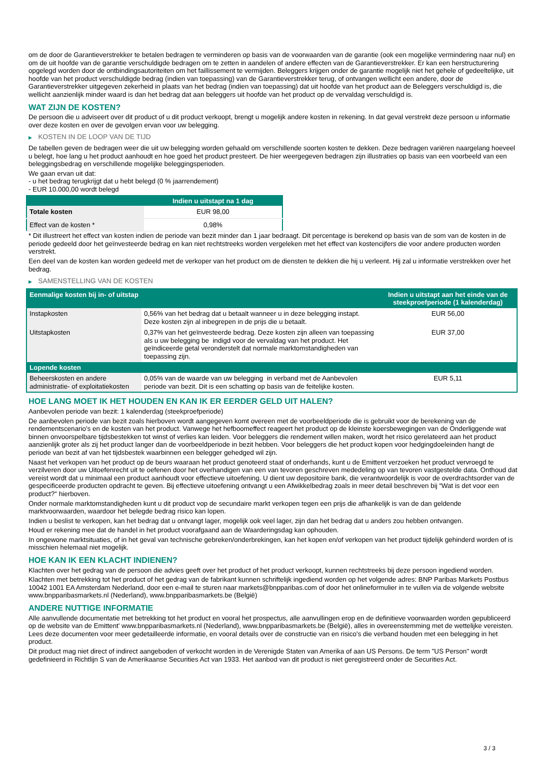om de door de Garantieverstrekker te betalen bedragen te verminderen op basis van de voorwaarden van de garantie (ook een mogelijke vermindering naar nul) en om de uit hoofde van de garantie verschuldigde bedragen om te zetten in aandelen of andere effecten van de Garantieverstrekker. Er kan een herstructurering opgelegd worden door de ontbindingsautoriteiten om het faillissement te vermijden. Beleggers krijgen onder de garantie mogelijk niet het gehele of gedeeltelijke, uit hoofde van het product verschuldigde bedrag (indien van toepassing) van de Garantieverstrekker terug, of ontvangen wellicht een andere, door de Garantieverstrekker uitgegeven zekerheid in plaats van het bedrag (indien van toepassing) dat uit hoofde van het product aan de Beleggers verschuldigd is, die wellicht aanzienlijk minder waard is dan het bedrag dat aan beleggers uit hoofde van het product op de vervaldag verschuldigd is.
WAT ZIJN DE KOSTEN?
De persoon die u adviseert over dit product of u dit product verkoopt, brengt u mogelijk andere kosten in rekening. In dat geval verstrekt deze persoon u informatie over deze kosten en over de gevolgen ervan voor uw belegging.
▶ KOSTEN IN DE LOOP VAN DE TIJD
De tabellen geven de bedragen weer die uit uw belegging worden gehaald om verschillende soorten kosten te dekken. Deze bedragen variëren naargelang hoeveel u belegt, hoe lang u het product aanhoudt en hoe goed het product presteert. De hier weergegeven bedragen zijn illustraties op basis van een voorbeeld van een beleggingsbedrag en verschillende mogelijke beleggingsperioden.
We gaan ervan uit dat:
- u het bedrag terugkrijgt dat u hebt belegd (0 % jaarrendement)
- EUR 10.000,00 wordt belegd
| | Indien u uitstapt na 1 dag |
| --- | --- |
| Totale kosten | EUR 98,00 |
| Effect van de kosten * | 0,98% |
* Dit illustreert het effect van kosten indien de periode van bezit minder dan 1 jaar bedraagt. Dit percentage is berekend op basis van de som van de kosten in de periode gedeeld door het geïnvesteerde bedrag en kan niet rechtstreeks worden vergeleken met het effect van kostencijfers die voor andere producten worden verstrekt.
Een deel van de kosten kan worden gedeeld met de verkoper van het product om de diensten te dekken die hij u verleent. Hij zal u informatie verstrekken over het bedrag.
▶ SAMENSTELLING VAN DE KOSTEN
| Eenmalige kosten bij in- of uitstap | | Indien u uitstapt aan het einde van de steekproefperiode (1 kalenderdag) |
| --- | --- | --- |
| Instapkosten | 0,56% van het bedrag dat u betaalt wanneer u in deze belegging instapt. Deze kosten zijn al inbegrepen in de prijs die u betaalt. | EUR 56,00 |
| Uitstapkosten | 0,37% van het geïnvesteerde bedrag. Deze kosten zijn alleen van toepassing als u uw belegging be indigd voor de vervaldag van het product. Het geïndiceerde getal veronderstelt dat normale marktomstandigheden van toepassing zijn. | EUR 37,00 |
| Lopende kosten | | |
| Beheerskosten en andere administratie- of exploitatiekosten | 0,05% van de waarde van uw belegging in verband met de Aanbevolen periode van bezit. Dit is een schatting op basis van de feitelijke kosten. | EUR 5,11 |
HOE LANG MOET IK HET HOUDEN EN KAN IK ER EERDER GELD UIT HALEN?
Aanbevolen periode van bezit: 1 kalenderdag (steekproefperiode)
De aanbevolen periode van bezit zoals hierboven wordt aangegeven komt overeen met de voorbeeldperiode die is gebruikt voor de berekening van de rendementscenario's en de kosten van het product. Vanwege het hefboomeffect reageert het product op de kleinste koersbewegingen van de Onderliggende wat binnen onvoorspelbare tijdsbestekken tot winst of verlies kan leiden. Voor beleggers die rendement willen maken, wordt het risico gerelateerd aan het product aanzienlijk groter als zij het product langer dan de voorbeeldperiode in bezit hebben. Voor beleggers die het product kopen voor hedgingdoeleinden hangt de periode van bezit af van het tijdsbestek waarbinnen een belegger gehedged wil zijn.
Naast het verkopen van het product op de beurs waaraan het product genoteerd staat of onderhands, kunt u de Emittent verzoeken het product vervroegd te verzilveren door uw Uitoefenrecht uit te oefenen door het overhandigen van een van tevoren geschreven mededeling op van tevoren vastgestelde data. Onthoud dat vereist wordt dat u minimaal een product aanhoudt voor effectieve uitoefening. U dient uw depositoire bank, die verantwoordelijk is voor de overdrachtsorder van de gespecificeerde producten opdracht te geven. Bij effectieve uitoefening ontvangt u een Afwikkelbedrag zoals in meer detail beschreven bij “Wat is det voor een product?" hierboven.
Onder normale marktomstandigheden kunt u dit product vop de secundaire markt verkopen tegen een prijs die afhankelijk is van de dan geldende marktvoorwaarden, waardoor het belegde bedrag risico kan lopen.
Indien u beslist te verkopen, kan het bedrag dat u ontvangt lager, mogelijk ook veel lager, zijn dan het bedrag dat u anders zou hebben ontvangen.
Houd er rekening mee dat de handel in het product voorafgaand aan de Waarderingsdag kan ophouden.
In ongewone marktsituaties, of in het geval van technische gebreken/onderbrekingen, kan het kopen en/of verkopen van het product tijdelijk gehinderd worden of is misschien helemaal niet mogelijk.
HOE KAN IK EEN KLACHT INDIENEN?
Klachten over het gedrag van de persoon die advies geeft over het product of het product verkoopt, kunnen rechtstreeks bij deze persoon ingediend worden.
Klachten met betrekking tot het product of het gedrag van de fabrikant kunnen schriftelijk ingediend worden op het volgende adres: BNP Paribas Markets Postbus 10042 1001 EA Amsterdam Nederland, door een e-mail te sturen naar markets@bnpparibas.com of door het onlineformulier in te vullen via de volgende website www.bnpparibasmarkets.nl (Nederland), www.bnpparibasmarkets.be (België)
ANDERE NUTTIGE INFORMATIE
Alle aanvullende documentatie met betrekking tot het product en vooral het prospectus, alle aanvullingen erop en de definitieve voorwaarden worden gepubliceerd op de website van de Emittent' www.bnpparibasmarkets.nl (Nederland), www.bnpparibasmarkets.be (België), alles in overeenstemming met de wettelijke vereisten. Lees deze documenten voor meer gedetailleerde informatie, en vooral details over de constructie van en risico’s die verband houden met een belegging in het product.
Dit product mag niet direct of indirect aangeboden of verkocht worden in de Verenigde Staten van Amerika of aan US Persons. De term "US Person" wordt gedefinieerd in Richtlijn S van de Amerikaanse Securities Act van 1933. Het aanbod van dit product is niet geregistreerd onder de Securities Act.
3 / 3